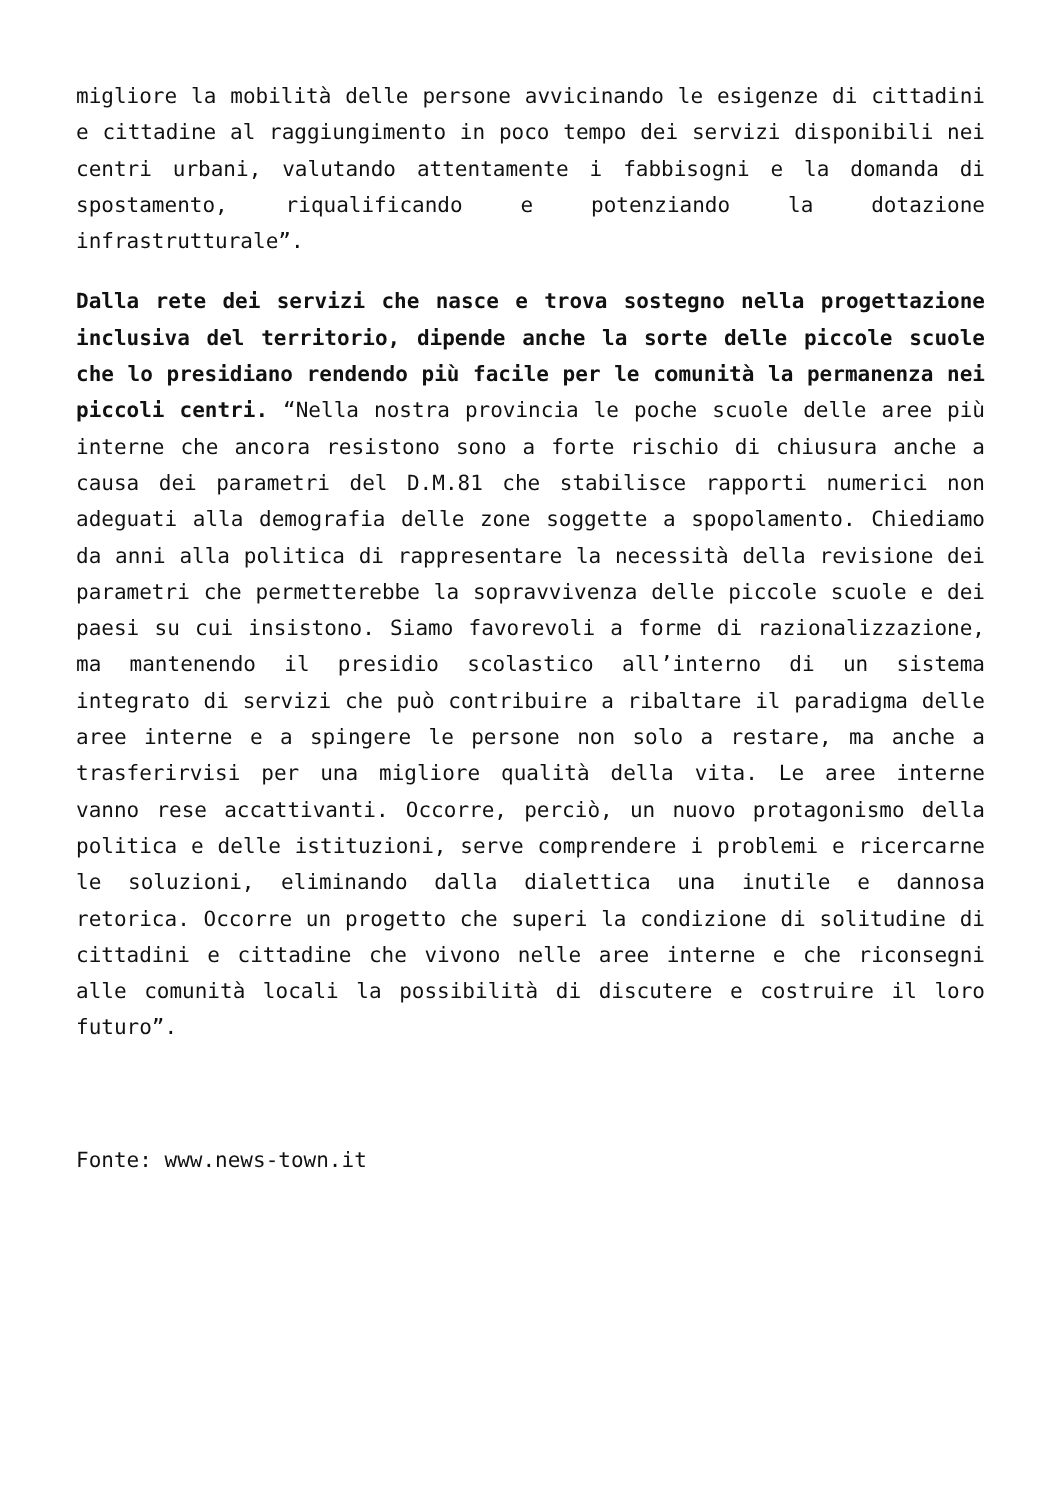migliore la mobilità delle persone avvicinando le esigenze di cittadini e cittadine al raggiungimento in poco tempo dei servizi disponibili nei centri urbani, valutando attentamente i fabbisogni e la domanda di spostamento, riqualificando e potenziando la dotazione infrastrutturale”.
Dalla rete dei servizi che nasce e trova sostegno nella progettazione inclusiva del territorio, dipende anche la sorte delle piccole scuole che lo presidiano rendendo più facile per le comunità la permanenza nei piccoli centri. “Nella nostra provincia le poche scuole delle aree più interne che ancora resistono sono a forte rischio di chiusura anche a causa dei parametri del D.M.81 che stabilisce rapporti numerici non adeguati alla demografia delle zone soggette a spopolamento. Chiediamo da anni alla politica di rappresentare la necessità della revisione dei parametri che permetterebbe la sopravvivenza delle piccole scuole e dei paesi su cui insistono. Siamo favorevoli a forme di razionalizzazione, ma mantenendo il presidio scolastico all’interno di un sistema integrato di servizi che può contribuire a ribaltare il paradigma delle aree interne e a spingere le persone non solo a restare, ma anche a trasferirvisi per una migliore qualità della vita. Le aree interne vanno rese accattivanti. Occorre, perciò, un nuovo protagonismo della politica e delle istituzioni, serve comprendere i problemi e ricercarne le soluzioni, eliminando dalla dialettica una inutile e dannosa retorica. Occorre un progetto che superi la condizione di solitudine di cittadini e cittadine che vivono nelle aree interne e che riconsegni alle comunità locali la possibilità di discutere e costruire il loro futuro”.
Fonte: www.news-town.it